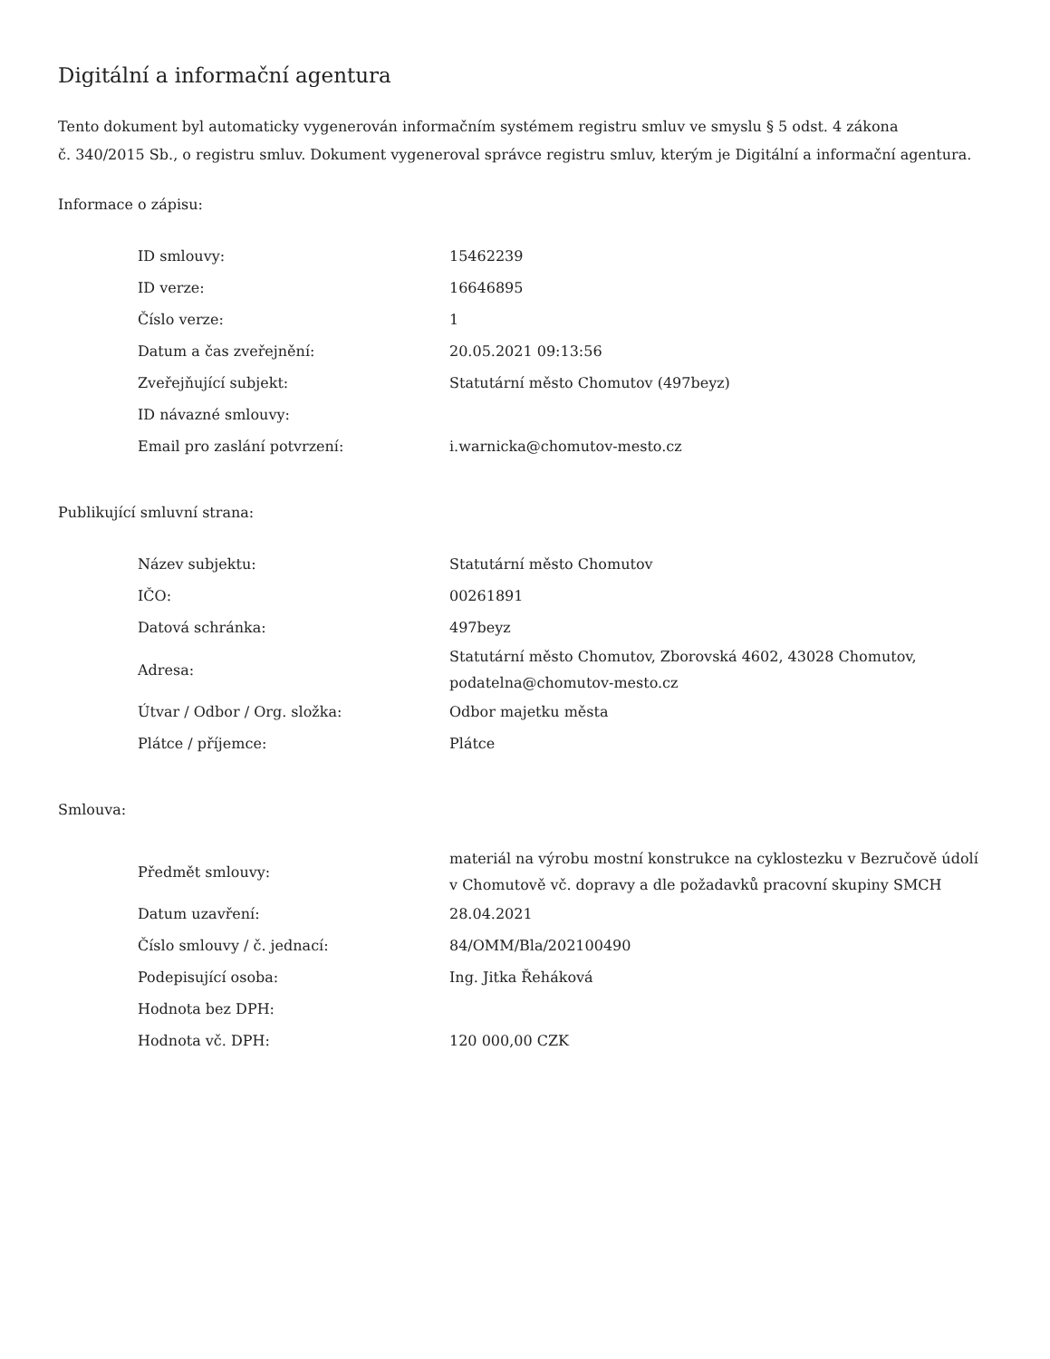Digitální a informační agentura
Tento dokument byl automaticky vygenerován informačním systémem registru smluv ve smyslu § 5 odst. 4 zákona
č. 340/2015 Sb., o registru smluv. Dokument vygeneroval správce registru smluv, kterým je Digitální a informační agentura.
Informace o zápisu:
| ID smlouvy: | 15462239 |
| ID verze: | 16646895 |
| Číslo verze: | 1 |
| Datum a čas zveřejnění: | 20.05.2021 09:13:56 |
| Zveřejňující subjekt: | Statutární město Chomutov (497beyz) |
| ID návazné smlouvy: | |
| Email pro zaslání potvrzení: | i.warnicka@chomutov-mesto.cz |
Publikující smluvní strana:
| Název subjektu: | Statutární město Chomutov |
| IČO: | 00261891 |
| Datová schránka: | 497beyz |
| Adresa: | Statutární město Chomutov, Zborovská 4602, 43028 Chomutov, podatelna@chomutov-mesto.cz |
| Útvar / Odbor / Org. složka: | Odbor majetku města |
| Plátce / příjemce: | Plátce |
Smlouva:
| Předmět smlouvy: | materiál na výrobu mostní konstrukce na cyklostezku v Bezručově údolí v Chomutově vč. dopravy a dle požadavků pracovní skupiny SMCH |
| Datum uzavření: | 28.04.2021 |
| Číslo smlouvy / č. jednací: | 84/OMM/Bla/202100490 |
| Podepisující osoba: | Ing. Jitka Řeháková |
| Hodnota bez DPH: | |
| Hodnota vč. DPH: | 120 000,00 CZK |